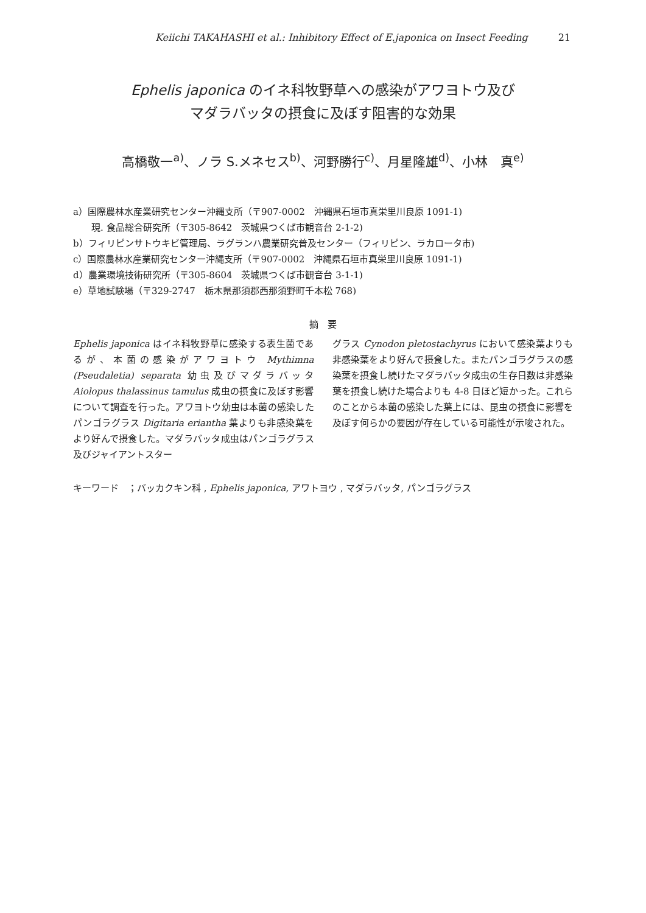Keiichi TAKAHASHI et al.: Inhibitory Effect of E.japonica on Insect Feeding 21
Ephelis japonica のイネ科牧野草への感染がアワヨトウ及び
マダラバッタの摂食に及ぼす阻害的な効果
高橋敬一<sup>a)</sup>、ノラ S.メネセス<sup>b)</sup>、河野勝行<sup>c)</sup>、月星隆雄<sup>d)</sup>、小林　真<sup>e)</sup>
a）国際農林水産業研究センター沖縄支所（〒907-0002　沖縄県石垣市真栄里川良原 1091-1)
現. 食品総合研究所（〒305-8642　茨城県つくば市観音台 2-1-2)
b）フィリピンサトウキビ管理局、ラグランハ農業研究普及センター（フィリピン、ラカロータ市)
c）国際農林水産業研究センター沖縄支所（〒907-0002　沖縄県石垣市真栄里川良原 1091-1)
d）農業環境技術研究所（〒305-8604　茨城県つくば市観音台 3-1-1)
e）草地試験場（〒329-2747　栃木県那須郡西那須野町千本松 768)
摘　要
Ephelis japonica はイネ科牧野草に感染する表生菌であるが、本菌の感染がアワヨトウ Mythimna (Pseudaletia) separata 幼虫及びマダラバッタ Aiolopus thalassinus tamulus 成虫の摂食に及ぼす影響について調査を行った。アワヨトウ幼虫は本菌の感染したパンゴラグラス Digitaria eriantha 葉よりも非感染葉をより好んで摂食した。マダラバッタ成虫はパンゴラグラス及びジャイアントスター
グラス Cynodon pletostachyrus において感染葉よりも非感染葉をより好んで摂食した。またパンゴラグラスの感染葉を摂食し続けたマダラバッタ成虫の生存日数は非感染葉を摂食し続けた場合よりも 4-8 日ほど短かった。これらのことから本菌の感染した葉上には、昆虫の摂食に影響を及ぼす何らかの要因が存在している可能性が示唆された。
キーワード　；バッカクキン科 , Ephelis japonica, アワトヨウ , マダラバッタ, パンゴラグラス